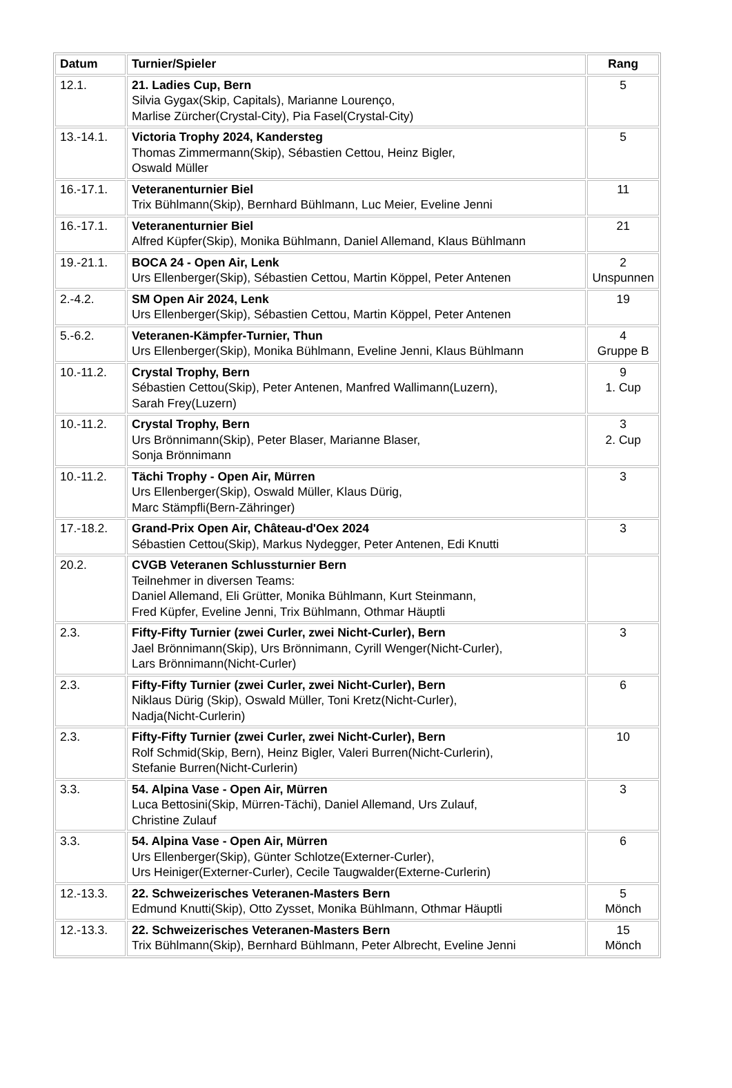| Datum | Turnier/Spieler | Rang |
| --- | --- | --- |
| 12.1. | 21. Ladies Cup, Bern Silvia Gygax(Skip, Capitals), Marianne Lourenço, Marlise Zürcher(Crystal-City), Pia Fasel(Crystal-City) | 5 |
| 13.-14.1. | Victoria Trophy 2024, Kandersteg Thomas Zimmermann(Skip), Sébastien Cettou, Heinz Bigler, Oswald Müller | 5 |
| 16.-17.1. | Veteranenturnier Biel Trix Bühlmann(Skip), Bernhard Bühlmann, Luc Meier, Eveline Jenni | 11 |
| 16.-17.1. | Veteranenturnier Biel Alfred Küpfer(Skip), Monika Bühlmann, Daniel Allemand, Klaus Bühlmann | 21 |
| 19.-21.1. | BOCA 24 - Open Air, Lenk Urs Ellenberger(Skip), Sébastien Cettou, Martin Köppel, Peter Antenen | 2 Unspunnen |
| 2.-4.2. | SM Open Air 2024, Lenk Urs Ellenberger(Skip), Sébastien Cettou, Martin Köppel, Peter Antenen | 19 |
| 5.-6.2. | Veteranen-Kämpfer-Turnier, Thun Urs Ellenberger(Skip), Monika Bühlmann, Eveline Jenni, Klaus Bühlmann | 4 Gruppe B |
| 10.-11.2. | Crystal Trophy, Bern Sébastien Cettou(Skip), Peter Antenen, Manfred Wallimann(Luzern), Sarah Frey(Luzern) | 9 1. Cup |
| 10.-11.2. | Crystal Trophy, Bern Urs Brönnimann(Skip), Peter Blaser, Marianne Blaser, Sonja Brönnimann | 3 2. Cup |
| 10.-11.2. | Tächi Trophy - Open Air, Mürren Urs Ellenberger(Skip), Oswald Müller, Klaus Dürig, Marc Stämpfli(Bern-Zähringer) | 3 |
| 17.-18.2. | Grand-Prix Open Air, Château-d'Oex 2024 Sébastien Cettou(Skip), Markus Nydegger, Peter Antenen, Edi Knutti | 3 |
| 20.2. | CVGB Veteranen Schlussturnier Bern Teilnehmer in diversen Teams: Daniel Allemand, Eli Grütter, Monika Bühlmann, Kurt Steinmann, Fred Küpfer, Eveline Jenni, Trix Bühlmann, Othmar Häuptli | |
| 2.3. | Fifty-Fifty Turnier (zwei Curler, zwei Nicht-Curler), Bern Jael Brönnimann(Skip), Urs Brönnimann, Cyrill Wenger(Nicht-Curler), Lars Brönnimann(Nicht-Curler) | 3 |
| 2.3. | Fifty-Fifty Turnier (zwei Curler, zwei Nicht-Curler), Bern Niklaus Dürig (Skip), Oswald Müller, Toni Kretz(Nicht-Curler), Nadja(Nicht-Curlerin) | 6 |
| 2.3. | Fifty-Fifty Turnier (zwei Curler, zwei Nicht-Curler), Bern Rolf Schmid(Skip, Bern), Heinz Bigler, Valeri Burren(Nicht-Curlerin), Stefanie Burren(Nicht-Curlerin) | 10 |
| 3.3. | 54. Alpina Vase - Open Air, Mürren Luca Bettosini(Skip, Mürren-Tächi), Daniel Allemand, Urs Zulauf, Christine Zulauf | 3 |
| 3.3. | 54. Alpina Vase - Open Air, Mürren Urs Ellenberger(Skip), Günter Schlotze(Externer-Curler), Urs Heiniger(Externer-Curler), Cecile Taugwalder(Externe-Curlerin) | 6 |
| 12.-13.3. | 22. Schweizerisches Veteranen-Masters Bern Edmund Knutti(Skip), Otto Zysset, Monika Bühlmann, Othmar Häuptli | 5 Mönch |
| 12.-13.3. | 22. Schweizerisches Veteranen-Masters Bern Trix Bühlmann(Skip), Bernhard Bühlmann, Peter Albrecht, Eveline Jenni | 15 Mönch |